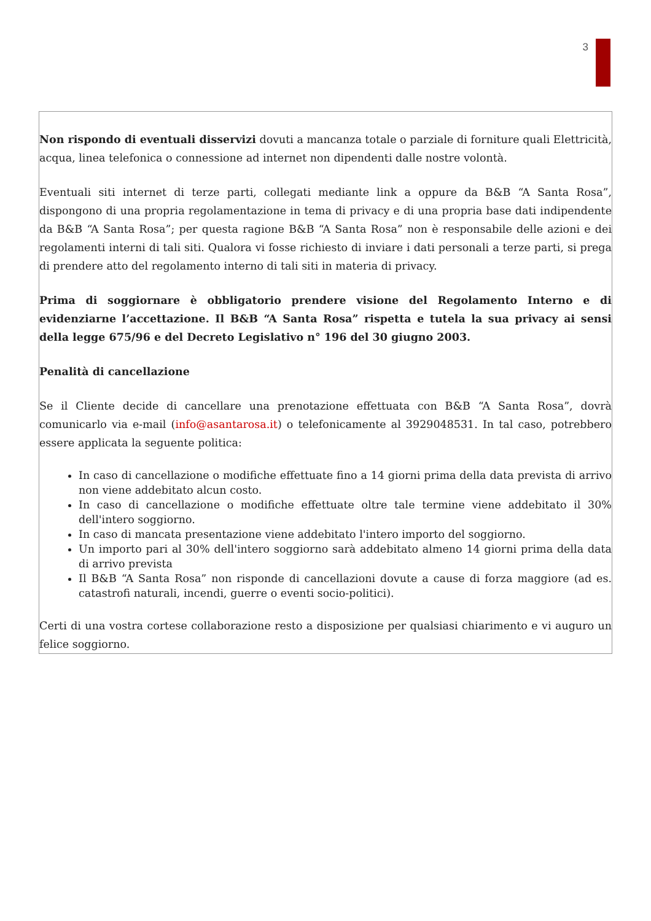3
Non rispondo di eventuali disservizi dovuti a mancanza totale o parziale di forniture quali Elettricità, acqua, linea telefonica o connessione ad internet non dipendenti dalle nostre volontà.
Eventuali siti internet di terze parti, collegati mediante link a oppure da B&B “A Santa Rosa”, dispongono di una propria regolamentazione in tema di privacy e di una propria base dati indipendente da B&B “A Santa Rosa”; per questa ragione B&B “A Santa Rosa” non è responsabile delle azioni e dei regolamenti interni di tali siti. Qualora vi fosse richiesto di inviare i dati personali a terze parti, si prega di prendere atto del regolamento interno di tali siti in materia di privacy.
Prima di soggiornare è obbligatorio prendere visione del Regolamento Interno e di evidenziarne l’accettazione. Il B&B “A Santa Rosa” rispetta e tutela la sua privacy ai sensi della legge 675/96 e del Decreto Legislativo n° 196 del 30 giugno 2003.
Penalità di cancellazione
Se il Cliente decide di cancellare una prenotazione effettuata con B&B “A Santa Rosa”, dovrà comunicarlo via e-mail (info@asantarosa.it) o telefonicamente al 3929048531. In tal caso, potrebbero essere applicata la seguente politica:
In caso di cancellazione o modifiche effettuate fino a 14 giorni prima della data prevista di arrivo non viene addebitato alcun costo.
In caso di cancellazione o modifiche effettuate oltre tale termine viene addebitato il 30% dell'intero soggiorno.
In caso di mancata presentazione viene addebitato l'intero importo del soggiorno.
Un importo pari al 30% dell'intero soggiorno sarà addebitato almeno 14 giorni prima della data di arrivo prevista
Il B&B “A Santa Rosa” non risponde di cancellazioni dovute a cause di forza maggiore (ad es. catastrofi naturali, incendi, guerre o eventi socio-politici).
Certi di una vostra cortese collaborazione resto a disposizione per qualsiasi chiarimento e vi auguro un felice soggiorno.